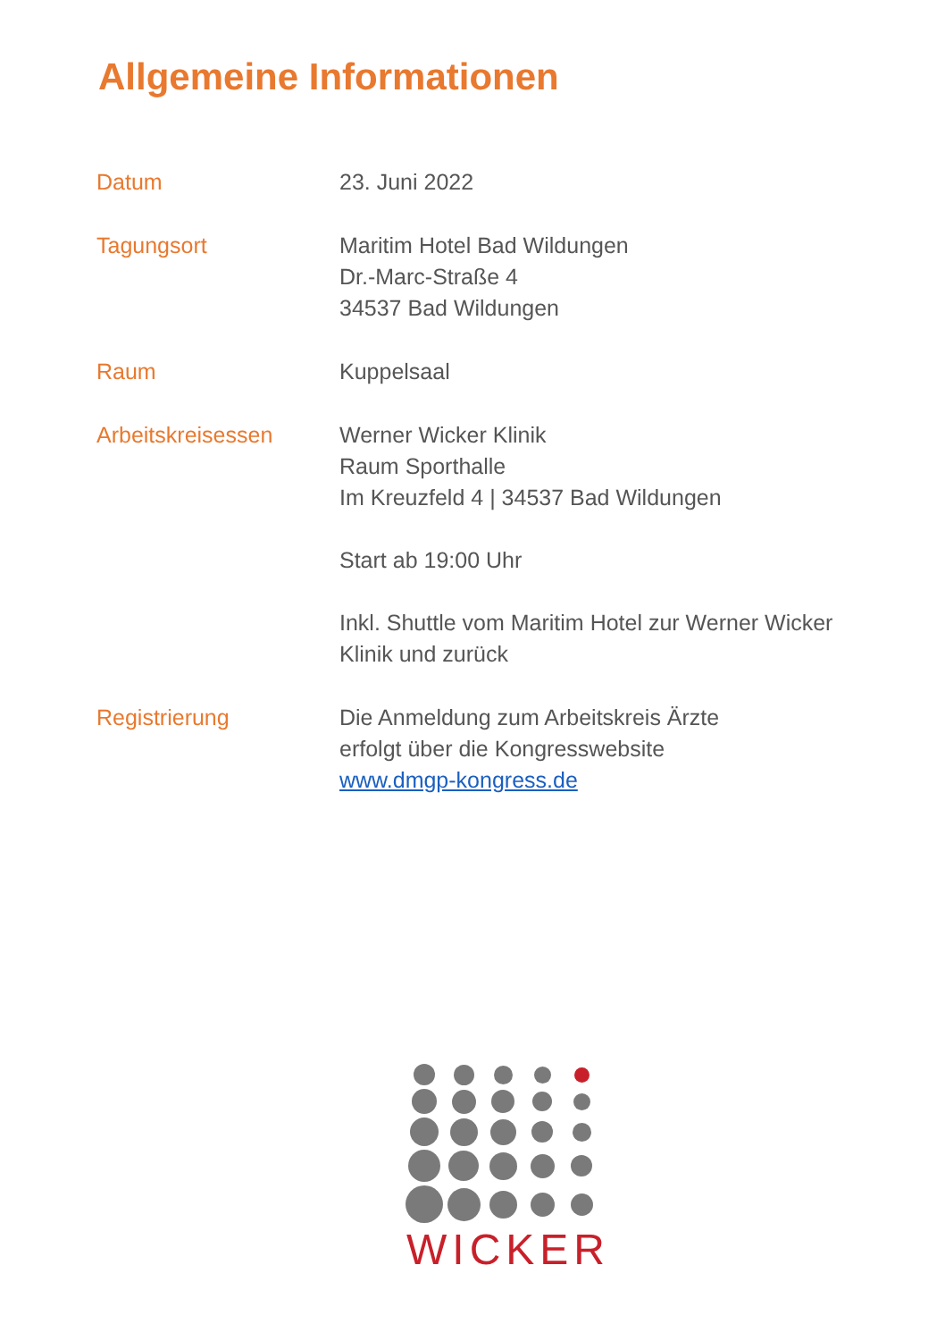Allgemeine Informationen
| Datum | 23. Juni 2022 |
| Tagungsort | Maritim Hotel Bad Wildungen Dr.-Marc-Straße 4 34537 Bad Wildungen |
| Raum | Kuppelsaal |
| Arbeitskreisessen | Werner Wicker Klinik Raum Sporthalle Im Kreuzfeld 4 / 34537 Bad Wildungen Start ab 19:00 Uhr Inkl. Shuttle vom Maritim Hotel zur Werner Wicker Klinik und zurück |
| Registrierung | Die Anmeldung zum Arbeitskreis Ärzte erfolgt über die Kongresswebsite www.dmgp-kongress.de |
WICKER